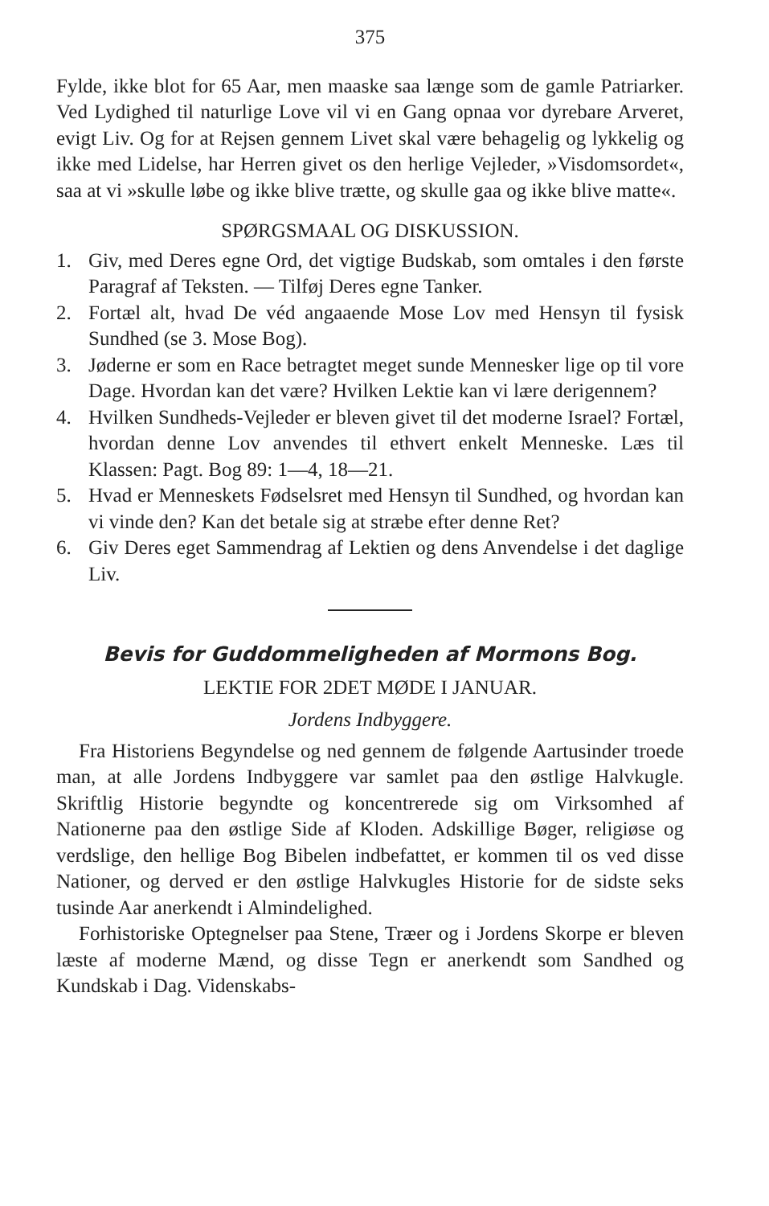375
Fylde, ikke blot for 65 Aar, men maaske saa længe som de gamle Patriarker. Ved Lydighed til naturlige Love vil vi en Gang opnaa vor dyrebare Arveret, evigt Liv. Og for at Rejsen gennem Livet skal være behagelig og lykkelig og ikke med Lidelse, har Herren givet os den herlige Vejleder, »Visdomsordet«, saa at vi »skulle løbe og ikke blive trætte, og skulle gaa og ikke blive matte«.
SPØRGSMAAL OG DISKUSSION.
1. Giv, med Deres egne Ord, det vigtige Budskab, som omtales i den første Paragraf af Teksten. — Tilføj Deres egne Tanker.
2. Fortæl alt, hvad De véd angaaende Mose Lov med Hensyn til fysisk Sundhed (se 3. Mose Bog).
3. Jøderne er som en Race betragtet meget sunde Mennesker lige op til vore Dage. Hvordan kan det være? Hvilken Lektie kan vi lære derigennem?
4. Hvilken Sundheds-Vejleder er bleven givet til det moderne Israel? Fortæl, hvordan denne Lov anvendes til ethvert enkelt Menneske. Læs til Klassen: Pagt. Bog 89: 1—4, 18—21.
5. Hvad er Menneskets Fødselsret med Hensyn til Sundhed, og hvordan kan vi vinde den? Kan det betale sig at stræbe efter denne Ret?
6. Giv Deres eget Sammendrag af Lektien og dens Anvendelse i det daglige Liv.
Bevis for Guddommeligheden af Mormons Bog.
LEKTIE FOR 2DET MØDE I JANUAR.
Jordens Indbyggere.
Fra Historiens Begyndelse og ned gennem de følgende Aartusinder troede man, at alle Jordens Indbyggere var samlet paa den østlige Halvkugle. Skriftlig Historie begyndte og koncentrerede sig om Virksomhed af Nationerne paa den østlige Side af Kloden. Adskillige Bøger, religiøse og verdslige, den hellige Bog Bibelen indbefattet, er kommen til os ved disse Nationer, og derved er den østlige Halvkugles Historie for de sidste seks tusinde Aar anerkendt i Almindelighed.
Forhistoriske Optegnelser paa Stene, Træer og i Jordens Skorpe er bleven læste af moderne Mænd, og disse Tegn er anerkendt som Sandhed og Kundskab i Dag. Videnskabs-